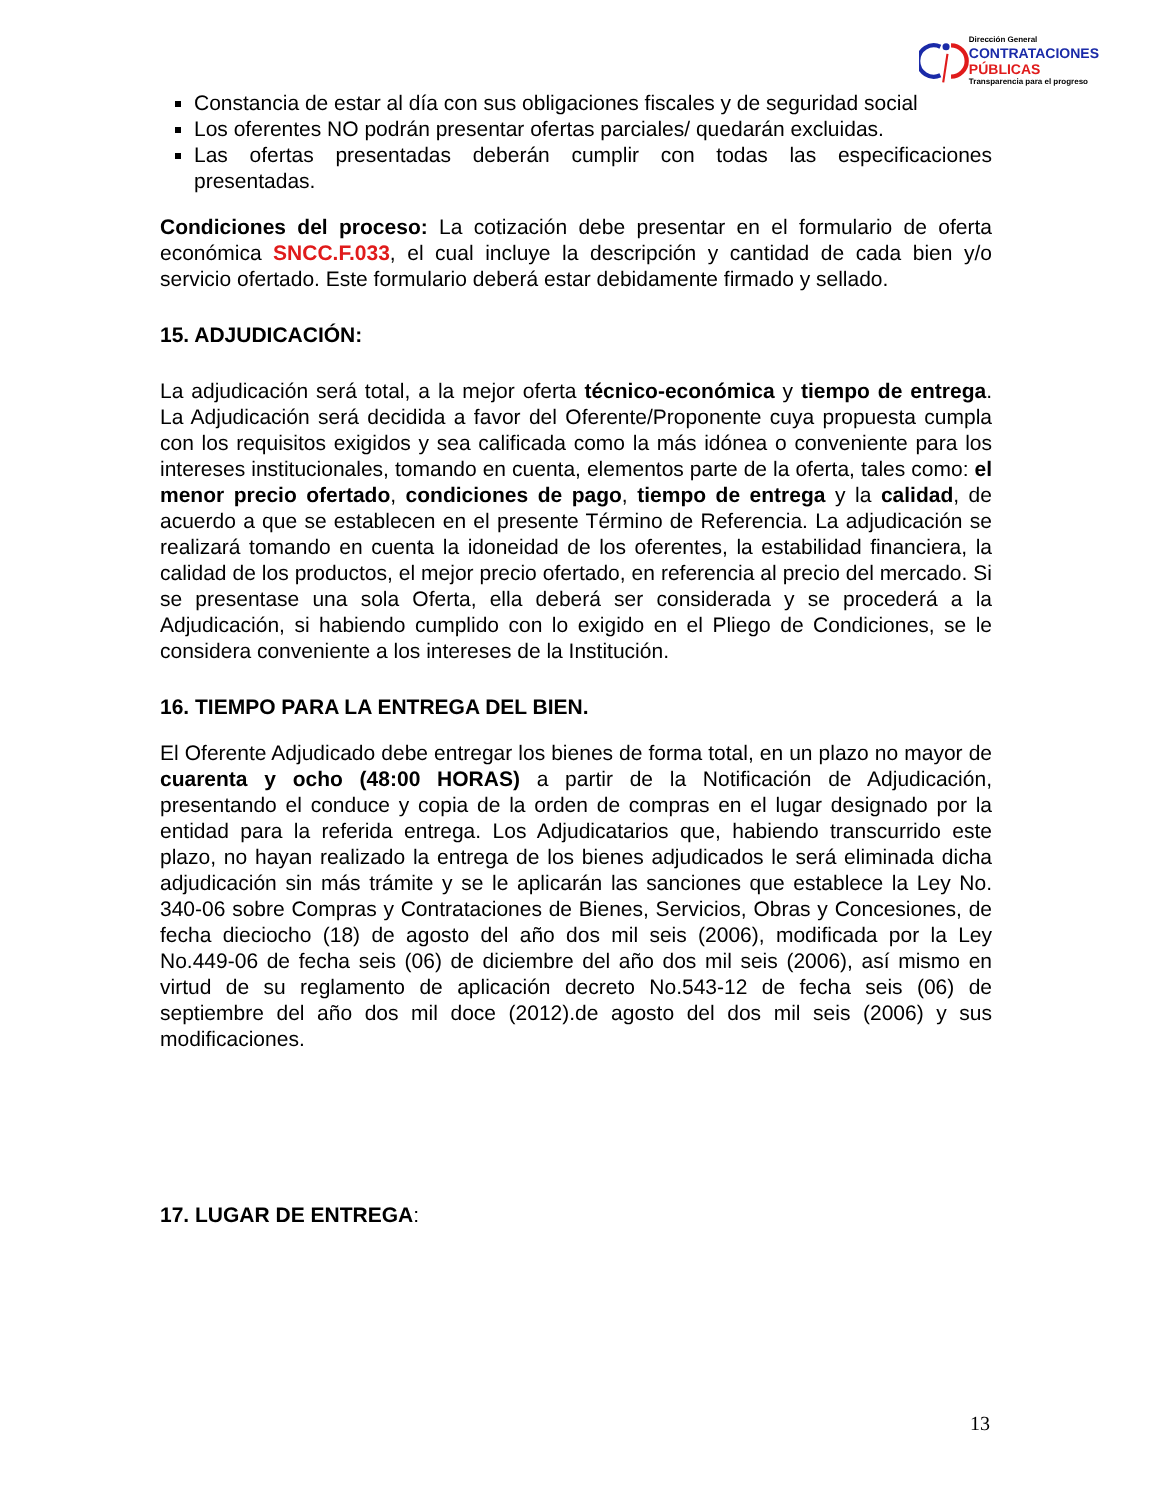Dirección General
CONTRATACIONES
PÚBLICAS
Transparencia para el progreso
Constancia de estar al día con sus obligaciones fiscales y de seguridad social
Los oferentes NO podrán presentar ofertas parciales/ quedarán excluidas.
Las ofertas presentadas deberán cumplir con todas las especificaciones presentadas.
Condiciones del proceso: La cotización debe presentar en el formulario de oferta económica SNCC.F.033, el cual incluye la descripción y cantidad de cada bien y/o servicio ofertado. Este formulario deberá estar debidamente firmado y sellado.
15. ADJUDICACIÓN:
La adjudicación será total, a la mejor oferta técnico-económica y tiempo de entrega. La Adjudicación será decidida a favor del Oferente/Proponente cuya propuesta cumpla con los requisitos exigidos y sea calificada como la más idónea o conveniente para los intereses institucionales, tomando en cuenta, elementos parte de la oferta, tales como: el menor precio ofertado, condiciones de pago, tiempo de entrega y la calidad, de acuerdo a que se establecen en el presente Término de Referencia. La adjudicación se realizará tomando en cuenta la idoneidad de los oferentes, la estabilidad financiera, la calidad de los productos, el mejor precio ofertado, en referencia al precio del mercado. Si se presentase una sola Oferta, ella deberá ser considerada y se procederá a la Adjudicación, si habiendo cumplido con lo exigido en el Pliego de Condiciones, se le considera conveniente a los intereses de la Institución.
16. TIEMPO PARA LA ENTREGA DEL BIEN.
El Oferente Adjudicado debe entregar los bienes de forma total, en un plazo no mayor de cuarenta y ocho (48:00 HORAS) a partir de la Notificación de Adjudicación, presentando el conduce y copia de la orden de compras en el lugar designado por la entidad para la referida entrega. Los Adjudicatarios que, habiendo transcurrido este plazo, no hayan realizado la entrega de los bienes adjudicados le será eliminada dicha adjudicación sin más trámite y se le aplicarán las sanciones que establece la Ley No. 340-06 sobre Compras y Contrataciones de Bienes, Servicios, Obras y Concesiones, de fecha dieciocho (18) de agosto del año dos mil seis (2006), modificada por la Ley No.449-06 de fecha seis (06) de diciembre del año dos mil seis (2006), así mismo en virtud de su reglamento de aplicación decreto No.543-12 de fecha seis (06) de septiembre del año dos mil doce (2012).de agosto del dos mil seis (2006) y sus modificaciones.
17. LUGAR DE ENTREGA:
13